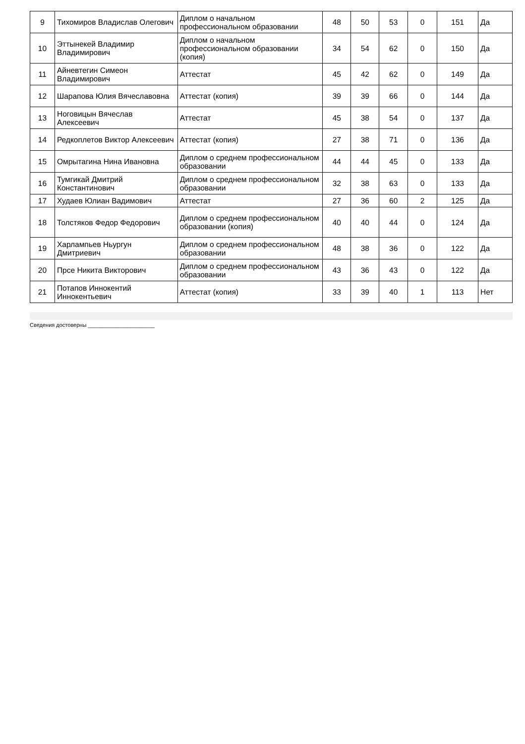| 9 | Тихомиров Владислав Олегович | Диплом о начальном профессиональном образовании | 48 | 50 | 53 | 0 | 151 | Да |
| 10 | Эттынекей Владимир Владимирович | Диплом о начальном профессиональном образовании (копия) | 34 | 54 | 62 | 0 | 150 | Да |
| 11 | Айневтегин Симеон Владимирович | Аттестат | 45 | 42 | 62 | 0 | 149 | Да |
| 12 | Шарапова Юлия Вячеславовна | Аттестат (копия) | 39 | 39 | 66 | 0 | 144 | Да |
| 13 | Ноговицын Вячеслав Алексеевич | Аттестат | 45 | 38 | 54 | 0 | 137 | Да |
| 14 | Редкоплетов Виктор Алексеевич | Аттестат (копия) | 27 | 38 | 71 | 0 | 136 | Да |
| 15 | Омрытагина Нина Ивановна | Диплом о среднем профессиональном образовании | 44 | 44 | 45 | 0 | 133 | Да |
| 16 | Тумгикай Дмитрий Константинович | Диплом о среднем профессиональном образовании | 32 | 38 | 63 | 0 | 133 | Да |
| 17 | Худаев Юлиан Вадимович | Аттестат | 27 | 36 | 60 | 2 | 125 | Да |
| 18 | Толстяков Федор Федорович | Диплом о среднем профессиональном образовании (копия) | 40 | 40 | 44 | 0 | 124 | Да |
| 19 | Харлампьев Ньургун Дмитриевич | Диплом о среднем профессиональном образовании | 48 | 38 | 36 | 0 | 122 | Да |
| 20 | Прсе Никита Викторович | Диплом о среднем профессиональном образовании | 43 | 36 | 43 | 0 | 122 | Да |
| 21 | Потапов Иннокентий Иннокентьевич | Аттестат (копия) | 33 | 39 | 40 | 1 | 113 | Нет |
Сведения достоверны ______________________